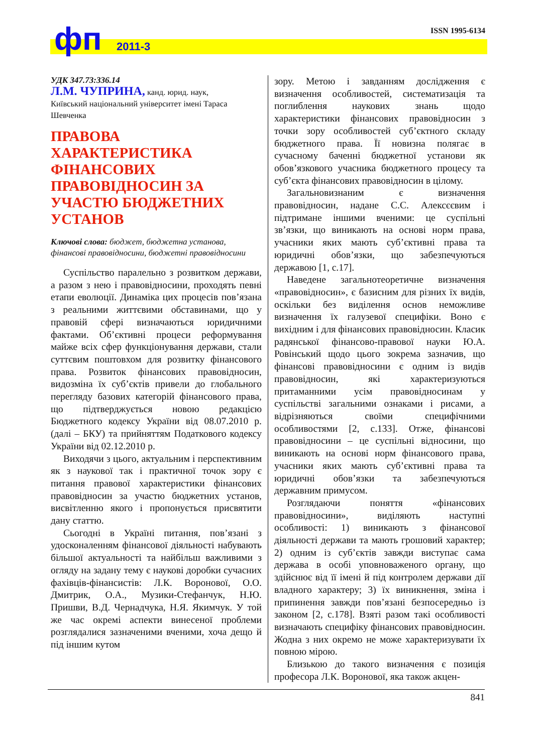фп 2011-3
ISSN 1995-6134
УДК 347.73:336.14
Л.М. ЧУПРИНА, канд. юрид. наук,
Київський національний університет імені Тараса Шевченка
ПРАВОВА ХАРАКТЕРИСТИКА ФІНАНСОВИХ ПРАВОВІДНОСИН ЗА УЧАСТЮ БЮДЖЕТНИХ УСТАНОВ
Ключові слова: бюджет, бюджетна установа, фінансові правовідносини, бюджетні правовідносини
Суспільство паралельно з розвитком держави, а разом з нею і правовідносини, проходять певні етапи еволюції. Динаміка цих процесів пов’язана з реальними життєвими обставинами, що у правовій сфері визначаються юридичними фактами. Об’єктивні процеси реформування майже всіх сфер функціонування держави, стали суттєвим поштовхом для розвитку фінансового права. Розвиток фінансових правовідносин, видозміна їх суб’єктів привели до глобального перегляду базових категорій фінансового права, що підтверджується новою редакцією Бюджетного кодексу України від 08.07.2010 р. (далі – БКУ) та прийняттям Податкового кодексу України від 02.12.2010 р.
Виходячи з цього, актуальним і перспективним як з наукової так і практичної точок зору є питання правової характеристики фінансових правовідносин за участю бюджетних установ, висвітленню якого і пропонується присвятити дану статтю.
Сьогодні в Україні питання, пов’язані з удосконаленням фінансової діяльності набувають більшої актуальності та найбільш важливими з огляду на задану тему є наукові доробки сучасних фахівців-фінансистів: Л.К. Воронової, О.О. Дмитрик, О.А., Музики-Стефанчук, Н.Ю. Пришви, В.Д. Чернадчука, Н.Я. Якимчук. У той же час окремі аспекти винесеної проблеми розглядалися зазначеними вченими, хоча дещо й під іншим кутом
зору. Метою і завданням дослідження є визначення особливостей, систематизація та поглиблення наукових знань щодо характеристики фінансових правовідносин з точки зору особливостей суб’єктного складу бюджетного права. Її новизна полягає в сучасному баченні бюджетної установи як обов’язкового учасника бюджетного процесу та суб’єкта фінансових правовідносин в цілому.
Загальновизнаним є визначення правовідносин, надане С.С. Алексєєвим і підтримане іншими вченими: це суспільні зв’язки, що виникають на основі норм права, учасники яких мають суб’єктивні права та юридичні обов’язки, що забезпечуються державою [1, с.17].
Наведене загальнотеоретичне визначення «правовідносин», є базисним для різних їх видів, оскільки без виділення основ неможливе визначення їх галузевої специфіки. Воно є вихідним і для фінансових правовідносин. Класик радянської фінансово-правової науки Ю.А. Ровінський щодо цього зокрема зазначив, що фінансові правовідносини є одним із видів правовідносин, які характеризуються притаманними усім правовідносинам у суспільстві загальними ознаками і рисами, а відрізняються своїми специфічними особливостями [2, с.133]. Отже, фінансові правовідносини – це суспільні відносини, що виникають на основі норм фінансового права, учасники яких мають суб’єктивні права та юридичні обов’язки та забезпечуються державним примусом.
Розглядаючи поняття «фінансових правовідносини», виділяють наступні особливості: 1) виникають з фінансової діяльності держави та мають грошовий характер; 2) одним із суб’єктів завжди виступає сама держава в особі уповноваженого органу, що здійснює від її імені й під контролем держави дії владного характеру; 3) їх виникнення, зміна і припинення завжди пов’язані безпосередньо із законом [2, с.178]. Взяті разом такі особливості визначають специфіку фінансових правовідносин. Жодна з них окремо не може характеризувати їх повною мірою.
Близькою до такого визначення є позиція професора Л.К. Воронової, яка також акцен-
841